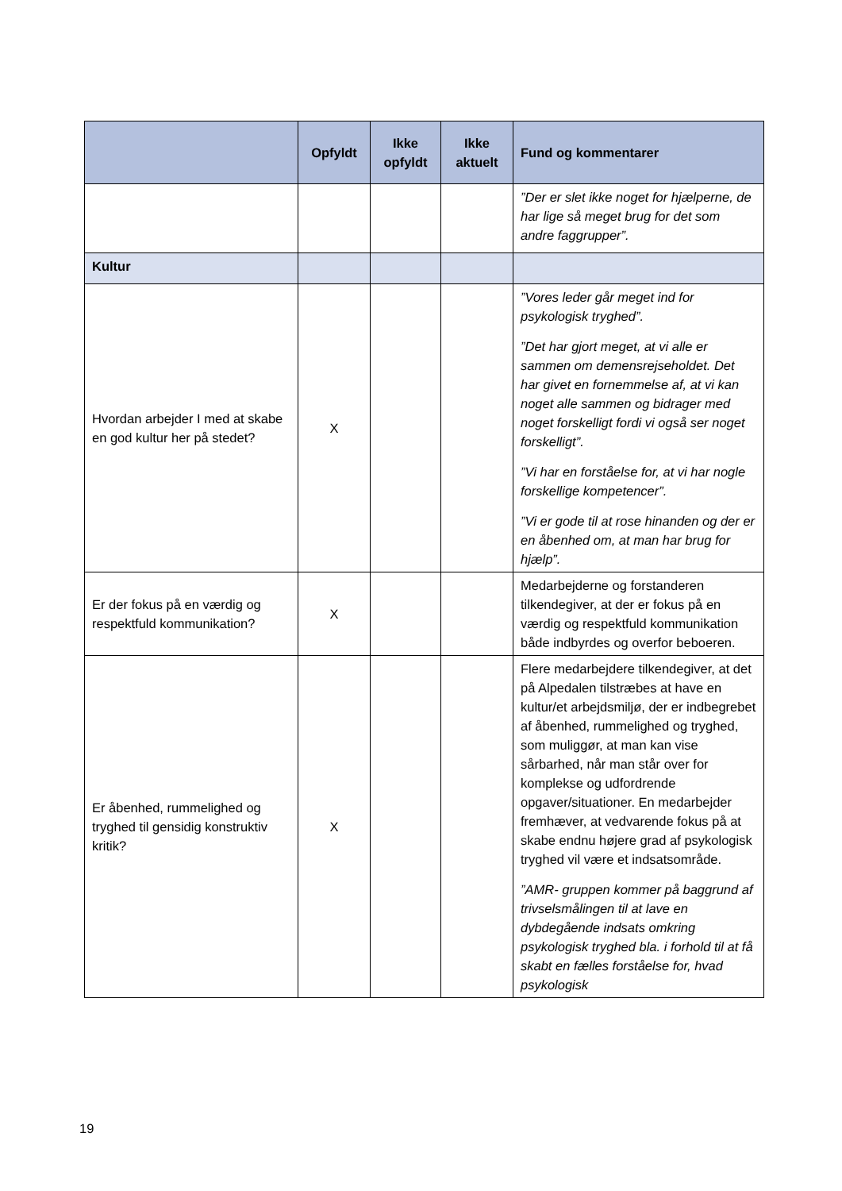| | Opfyldt | Ikke opfyldt | Ikke aktuelt | Fund og kommentarer |
| --- | --- | --- | --- | --- |
| | | | | ”Der er slet ikke noget for hjælperne, de har lige så meget brug for det som andre faggrupper”. |
| Kultur | | | | |
| Hvordan arbejder I med at skabe en god kultur her på stedet? | X | | | ”Vores leder går meget ind for psykologisk tryghed”. ”Det har gjort meget, at vi alle er sammen om demensrejseholdet. Det har givet en fornemmelse af, at vi kan noget alle sammen og bidrager med noget forskelligt fordi vi også ser noget forskelligt”. ”Vi har en forståelse for, at vi har nogle forskellige kompetencer”. ”Vi er gode til at rose hinanden og der er en åbenhed om, at man har brug for hjælp”. |
| Er der fokus på en værdig og respektfuld kommunikation? | X | | | Medarbejderne og forstanderen tilkendegiver, at der er fokus på en værdig og respektfuld kommunikation både indbyrdes og overfor beboeren. |
| Er åbenhed, rummelighed og tryghed til gensidig konstruktiv kritik? | X | | | Flere medarbejdere tilkendegiver, at det på Alpedalen tilstræbes at have en kultur/et arbejdsmiljø, der er indbegrebet af åbenhed, rummelighed og tryghed, som muliggør, at man kan vise sårbarhed, når man står over for komplekse og udfordrende opgaver/situationer. En medarbejder fremhæver, at vedvarende fokus på at skabe endnu højere grad af psykologisk tryghed vil være et indsatsområde. ”AMR- gruppen kommer på baggrund af trivselsmålingen til at lave en dybdegående indsats omkring psykologisk tryghed bla. i forhold til at få skabt en fælles forståelse for, hvad psykologisk |
19